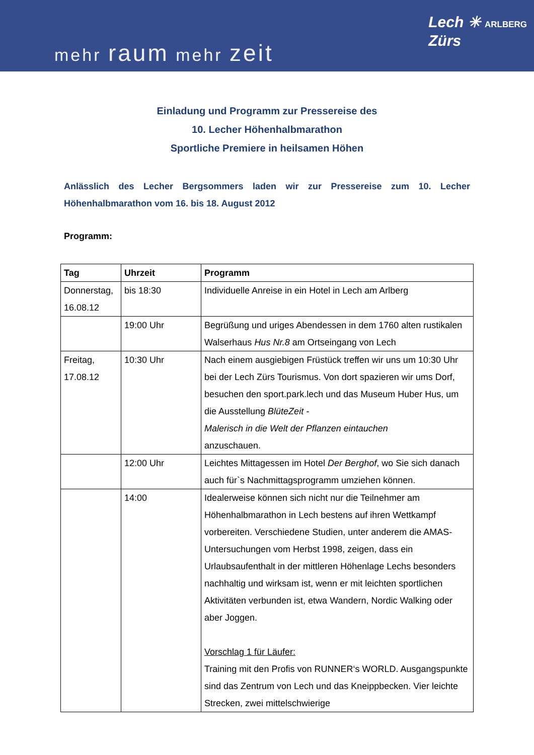mehr raum mehr zeit
Lech ✳ ARLBERG
Zürs
Einladung und Programm zur Pressereise des
10. Lecher Höhenhalbmarathon
Sportliche Premiere in heilsamen Höhen
Anlässlich des Lecher Bergsommers laden wir zur Pressereise zum 10. Lecher Höhenhalbmarathon vom 16. bis 18. August 2012
Programm:
| Tag | Uhrzeit | Programm |
| --- | --- | --- |
| Donnerstag, 16.08.12 | bis 18:30 | Individuelle Anreise in ein Hotel in Lech am Arlberg |
| | 19:00 Uhr | Begrüßung und uriges Abendessen in dem 1760 alten rustikalen Walserhaus Hus Nr.8 am Ortseingang von Lech |
| Freitag, 17.08.12 | 10:30 Uhr | Nach einem ausgiebigen Früstück treffen wir uns um 10:30 Uhr bei der Lech Zürs Tourismus. Von dort spazieren wir ums Dorf, besuchen den sport.park.lech und das Museum Huber Hus, um die Ausstellung BlüteZeit - Malerisch in die Welt der Pflanzen eintauchen anzuschauen. |
| | 12:00 Uhr | Leichtes Mittagessen im Hotel Der Berghof , wo Sie sich danach auch für`s Nachmittagsprogramm umziehen können. |
| | 14:00 | Idealerweise können sich nicht nur die Teilnehmer am Höhenhalbmarathon in Lech bestens auf ihren Wettkampf vorbereiten. Verschiedene Studien, unter anderem die AMAS-Untersuchungen vom Herbst 1998, zeigen, dass ein Urlaubsaufenthalt in der mittleren Höhenlage Lechs besonders nachhaltig und wirksam ist, wenn er mit leichten sportlichen Aktivitäten verbunden ist, etwa Wandern, Nordic Walking oder aber Joggen. Vorschlag 1 für Läufer: Training mit den Profis von RUNNER‘s WORLD. Ausgangspunkte sind das Zentrum von Lech und das Kneippbecken. Vier leichte Strecken, zwei mittelschwierige |